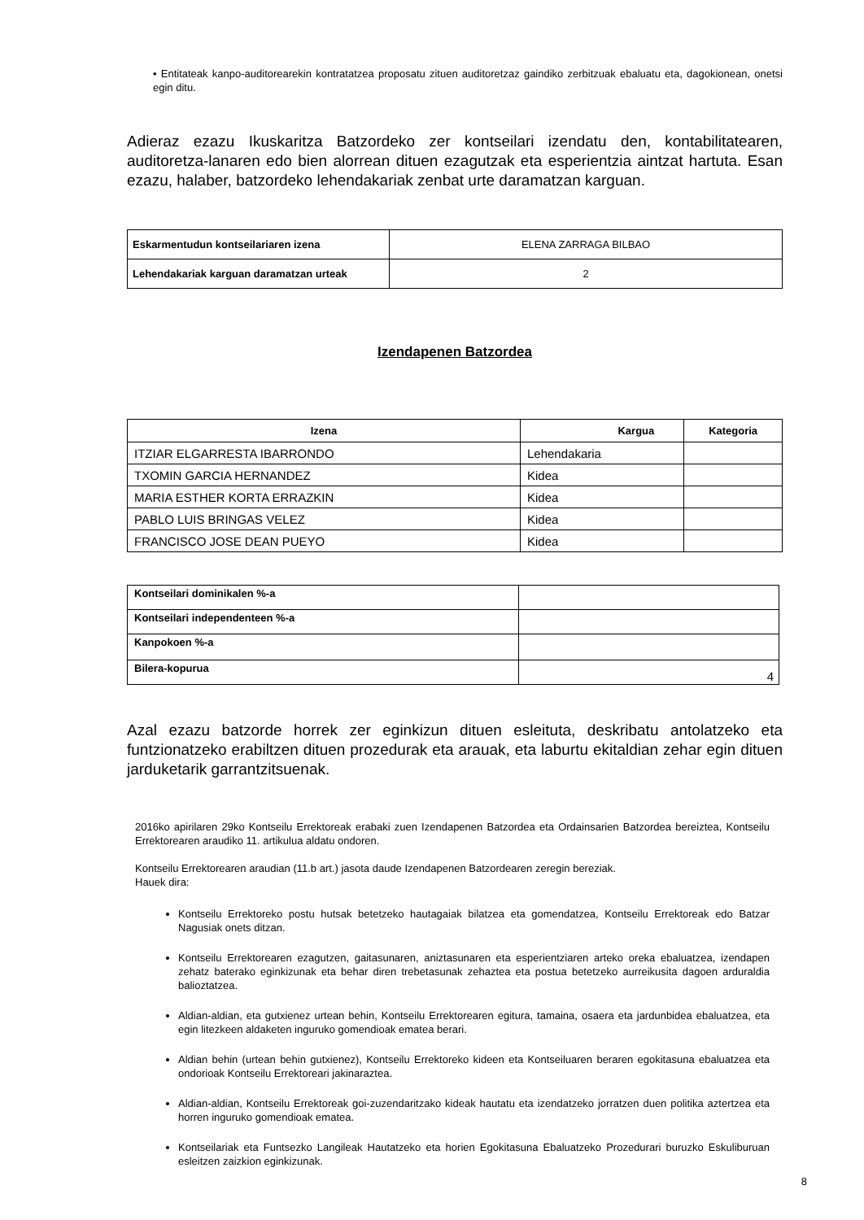• Entitateak kanpo-auditorearekin kontratatzea proposatu zituen auditoretzaz gaindiko zerbitzuak ebaluatu eta, dagokionean, onetsi egin ditu.
Adieraz ezazu Ikuskaritza Batzordeko zer kontseilari izendatu den, kontabilitatearen, auditoretza-lanaren edo bien alorrean dituen ezagutzak eta esperientzia aintzat hartuta. Esan ezazu, halaber, batzordeko lehendakariak zenbat urte daramatzan karguan.
| Eskarmentudun kontseilariaren izena | ELENA ZARRAGA BILBAO |
| Lehendakariak karguan daramatzan urteak | 2 |
Izendapenen Batzordea
| Izena | Kargua | Kategoria |
| --- | --- | --- |
| ITZIAR ELGARRESTA IBARRONDO | Lehendakaria | |
| TXOMIN GARCIA HERNANDEZ | Kidea | |
| MARIA ESTHER KORTA ERRAZKIN | Kidea | |
| PABLO LUIS BRINGAS VELEZ | Kidea | |
| FRANCISCO JOSE DEAN PUEYO | Kidea | |
| Kontseilari dominikalen %-a | |
| Kontseilari independenteen %-a | |
| Kanpokoen %-a | |
| Bilera-kopurua | 4 |
Azal ezazu batzorde horrek zer eginkizun dituen esleituta, deskribatu antolatzeko eta funtzionatzeko erabiltzen dituen prozedurak eta arauak, eta laburtu ekitaldian zehar egin dituen jarduketarik garrantzitsuenak.
2016ko apirilaren 29ko Kontseilu Errektoreak erabaki zuen Izendapenen Batzordea eta Ordainsarien Batzordea bereiztea, Kontseilu Errektorearen araudiko 11. artikulua aldatu ondoren.
Kontseilu Errektorearen araudian (11.b art.) jasota daude Izendapenen Batzordearen zeregin bereziak.
Hauek dira:
Kontseilu Errektoreko postu hutsak betetzeko hautagaiak bilatzea eta gomendatzea, Kontseilu Errektoreak edo Batzar Nagusiak onets ditzan.
Kontseilu Errektorearen ezagutzen, gaitasunaren, aniztasunaren eta esperientziaren arteko oreka ebaluatzea, izendapen zehatz baterako eginkizunak eta behar diren trebetasunak zehaztea eta postua betetzeko aurreikusita dagoen arduraldia balioztatzea.
Aldian-aldian, eta gutxienez urtean behin, Kontseilu Errektorearen egitura, tamaina, osaera eta jardunbidea ebaluatzea, eta egin litezkeen aldaketen inguruko gomendioak ematea berari.
Aldian behin (urtean behin gutxienez), Kontseilu Errektoreko kideen eta Kontseiluaren beraren egokitasuna ebaluatzea eta ondorioak Kontseilu Errektoreari jakinaraztea.
Aldian-aldian, Kontseilu Errektoreak goi-zuzendaritzako kideak hautatu eta izendatzeko jorratzen duen politika aztertzea eta horren inguruko gomendioak ematea.
Kontseilariak eta Funtsezko Langileak Hautatzeko eta horien Egokitasuna Ebaluatzeko Prozedurari buruzko Eskuliburuan esleitzen zaizkion eginkizunak.
8